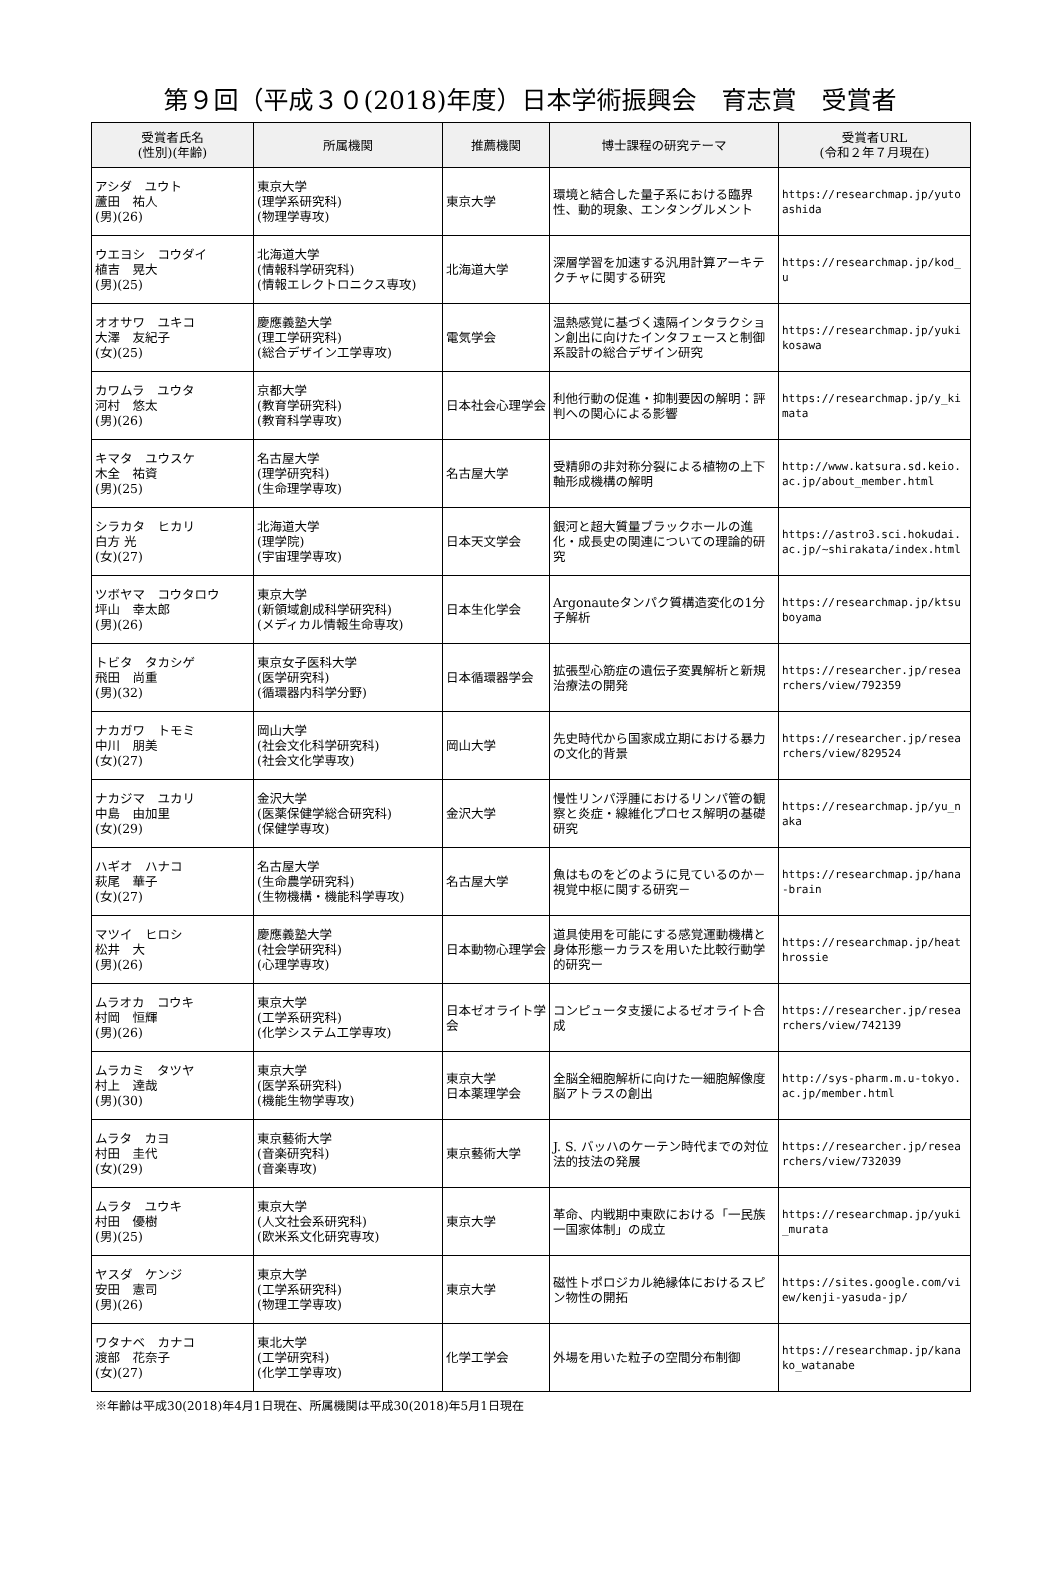第９回（平成３０(2018)年度）日本学術振興会　育志賞　受賞者
| 受賞者氏名 (性別)(年齢) | 所属機関 | 推薦機関 | 博士課程の研究テーマ | 受賞者URL (令和２年７月現在) |
| --- | --- | --- | --- | --- |
| アシダ ユウト 蘆田 祐人 (男)(26) | 東京大学 (理学系研究科) (物理学専攻) | 東京大学 | 環境と結合した量子系における臨界性、動的現象、エンタングルメント | https://researchmap.jp/yutoashida |
| ウエヨシ コウダイ 植吉 晃大 (男)(25) | 北海道大学 (情報科学研究科) (情報エレクトロニクス専攻) | 北海道大学 | 深層学習を加速する汎用計算アーキテクチャに関する研究 | https://researchmap.jp/kod_u |
| オオサワ ユキコ 大澤 友紀子 (女)(25) | 慶應義塾大学 (理工学研究科) (総合デザイン工学専攻) | 電気学会 | 温熱感覚に基づく遠隔インタラクション創出に向けたインタフェースと制御系設計の総合デザイン研究 | https://researchmap.jp/yukikosawa |
| カワムラ ユウタ 河村 悠太 (男)(26) | 京都大学 (教育学研究科) (教育科学専攻) | 日本社会心理学会 | 利他行動の促進・抑制要因の解明：評判への関心による影響 | https://researchmap.jp/y_kimata |
| キマタ ユウスケ 木全 祐資 (男)(25) | 名古屋大学 (理学研究科) (生命理学専攻) | 名古屋大学 | 受精卵の非対称分裂による植物の上下軸形成機構の解明 | http://www.katsura.sd.keio.ac.jp/about_member.html |
| シラカタ ヒカリ 白方 光 (女)(27) | 北海道大学 (理学院) (宇宙理学専攻) | 日本天文学会 | 銀河と超大質量ブラックホールの進化・成長史の関連についての理論的研究 | https://astro3.sci.hokudai.ac.jp/~shirakata/index.html |
| ツボヤマ コウタロウ 坪山 幸太郎 (男)(26) | 東京大学 (新領域創成科学研究科) (メディカル情報生命専攻) | 日本生化学会 | Argonauteタンパク質構造変化の1分子解析 | https://researchmap.jp/ktsuboyama |
| トビタ タカシゲ 飛田 尚重 (男)(32) | 東京女子医科大学 (医学研究科) (循環器内科学分野) | 日本循環器学会 | 拡張型心筋症の遺伝子変異解析と新規治療法の開発 | https://researcher.jp/researchers/view/792359 |
| ナカガワ トモミ 中川 朋美 (女)(27) | 岡山大学 (社会文化科学研究科) (社会文化学専攻) | 岡山大学 | 先史時代から国家成立期における暴力の文化的背景 | https://researcher.jp/researchers/view/829524 |
| ナカジマ ユカリ 中島 由加里 (女)(29) | 金沢大学 (医薬保健学総合研究科) (保健学専攻) | 金沢大学 | 慢性リンパ浮腫におけるリンパ管の観察と炎症・線維化プロセス解明の基礎研究 | https://researchmap.jp/yu_naka |
| ハギオ ハナコ 萩尾 華子 (女)(27) | 名古屋大学 (生命農学研究科) (生物機構・機能科学専攻) | 名古屋大学 | 魚はものをどのように見ているのか－ 視覚中枢に関する研究－ | https://researchmap.jp/hana-brain |
| マツイ ヒロシ 松井 大 (男)(26) | 慶應義塾大学 (社会学研究科) (心理学専攻) | 日本動物心理学会 | 道具使用を可能にする感覚運動機構と身体形態ーカラスを用いた比較行動学的研究ー | https://researchmap.jp/heathrossie |
| ムラオカ コウキ 村岡 恒輝 (男)(26) | 東京大学 (工学系研究科) (化学システム工学専攻) | 日本ゼオライト学会 | コンピュータ支援によるゼオライト合成 | https://researcher.jp/researchers/view/742139 |
| ムラカミ タツヤ 村上 達哉 (男)(30) | 東京大学 (医学系研究科) (機能生物学専攻) | 東京大学 日本薬理学会 | 全脳全細胞解析に向けた一細胞解像度脳アトラスの創出 | http://sys-pharm.m.u-tokyo.ac.jp/member.html |
| ムラタ カヨ 村田 圭代 (女)(29) | 東京藝術大学 (音楽研究科) (音楽専攻) | 東京藝術大学 | J. S. バッハのケーテン時代までの対位法的技法の発展 | https://researcher.jp/researchers/view/732039 |
| ムラタ ユウキ 村田 優樹 (男)(25) | 東京大学 (人文社会系研究科) (欧米系文化研究専攻) | 東京大学 | 革命、内戦期中東欧における「一民族一国家体制」の成立 | https://researchmap.jp/yuki_murata |
| ヤスダ ケンジ 安田 憲司 (男)(26) | 東京大学 (工学系研究科) (物理工学専攻) | 東京大学 | 磁性トポロジカル絶縁体におけるスピン物性の開拓 | https://sites.google.com/view/kenji-yasuda-jp/ |
| ワタナベ カナコ 渡部 花奈子 (女)(27) | 東北大学 (工学研究科) (化学工学専攻) | 化学工学会 | 外場を用いた粒子の空間分布制御 | https://researchmap.jp/kanako_watanabe |
※年齢は平成30(2018)年4月1日現在、所属機関は平成30(2018)年5月1日現在